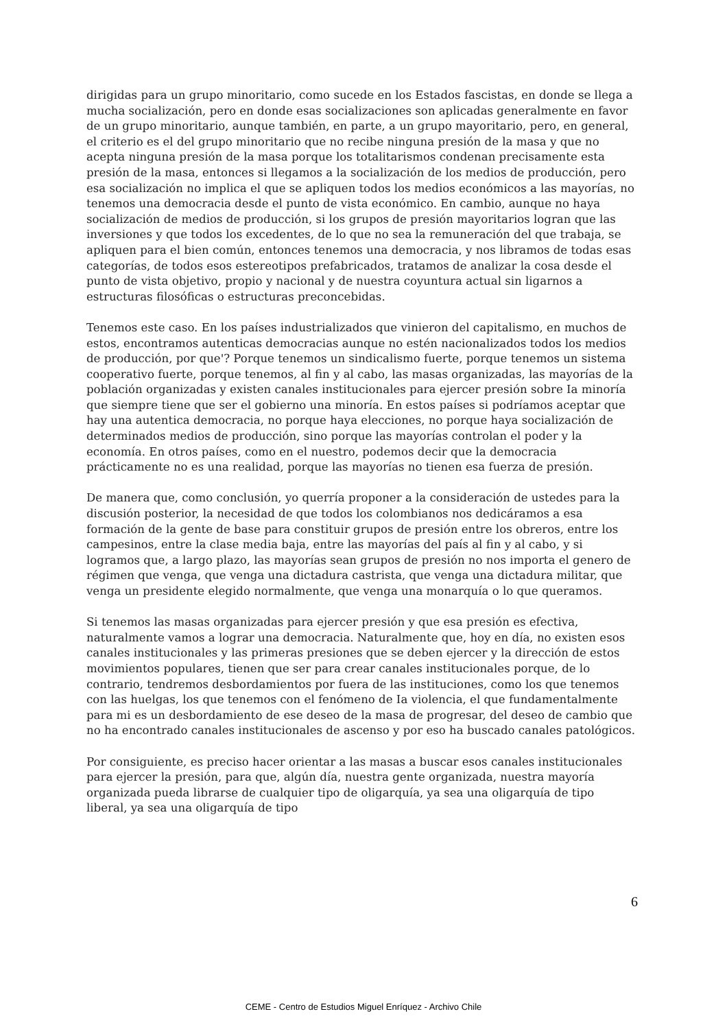dirigidas para un grupo minoritario, como sucede en los Estados fascistas, en donde se llega a mucha socialización, pero en donde esas socializaciones son aplicadas generalmente en favor de un grupo minoritario, aunque también, en parte, a un grupo mayoritario, pero, en general, el criterio es el del grupo minoritario que no recibe ninguna presión de la masa y que no acepta ninguna presión de la masa porque los totalitarismos condenan precisamente esta presión de la masa, entonces si llegamos a la socialización de los medios de producción, pero esa socialización no implica el que se apliquen todos los medios económicos a las mayorías, no tenemos una democracia desde el punto de vista económico. En cambio, aunque no haya socialización de medios de producción, si los grupos de presión mayoritarios logran que las inversiones y que todos los excedentes, de lo que no sea la remuneración del que trabaja, se apliquen para el bien común, entonces tenemos una democracia, y nos libramos de todas esas categorías, de todos esos estereotipos prefabricados, tratamos de analizar la cosa desde el punto de vista objetivo, propio y nacional y de nuestra coyuntura actual sin ligarnos a estructuras filosóficas o estructuras preconcebidas.
Tenemos este caso. En los países industrializados que vinieron del capitalismo, en muchos de estos, encontramos autenticas democracias aunque no estén nacionalizados todos los medios de producción, por que'? Porque tenemos un sindicalismo fuerte, porque tenemos un sistema cooperativo fuerte, porque tenemos, al fin y al cabo, las masas organizadas, las mayorías de la población organizadas y existen canales institucionales para ejercer presión sobre Ia minoría que siempre tiene que ser el gobierno una minoría. En estos países si podríamos aceptar que hay una autentica democracia, no porque haya elecciones, no porque haya socialización de determinados medios de producción, sino porque las mayorías controlan el poder y la economía. En otros países, como en el nuestro, podemos decir que la democracia prácticamente no es una realidad, porque las mayorías no tienen esa fuerza de presión.
De manera que, como conclusión, yo querría proponer a la consideración de ustedes para la discusión posterior, la necesidad de que todos los colombianos nos dedicáramos a esa formación de la gente de base para constituir grupos de presión entre los obreros, entre los campesinos, entre la clase media baja, entre las mayorías del país al fin y al cabo, y si logramos que, a largo plazo, las mayorías sean grupos de presión no nos importa el genero de régimen que venga, que venga una dictadura castrista, que venga una dictadura militar, que venga un presidente elegido normalmente, que venga una monarquía o lo que queramos.
Si tenemos las masas organizadas para ejercer presión y que esa presión es efectiva, naturalmente vamos a lograr una democracia. Naturalmente que, hoy en día, no existen esos canales institucionales y las primeras presiones que se deben ejercer y la dirección de estos movimientos populares, tienen que ser para crear canales institucionales porque, de lo contrario, tendremos desbordamientos por fuera de las instituciones, como los que tenemos con las huelgas, los que tenemos con el fenómeno de Ia violencia, el que fundamentalmente para mi es un desbordamiento de ese deseo de la masa de progresar, del deseo de cambio que no ha encontrado canales institucionales de ascenso y por eso ha buscado canales patológicos.
Por consiguiente, es preciso hacer orientar a las masas a buscar esos canales institucionales para ejercer la presión, para que, algún día, nuestra gente organizada, nuestra mayoría organizada pueda librarse de cualquier tipo de oligarquía, ya sea una oligarquía de tipo liberal, ya sea una oligarquía de tipo
6
CEME - Centro de Estudios Miguel Enríquez - Archivo Chile